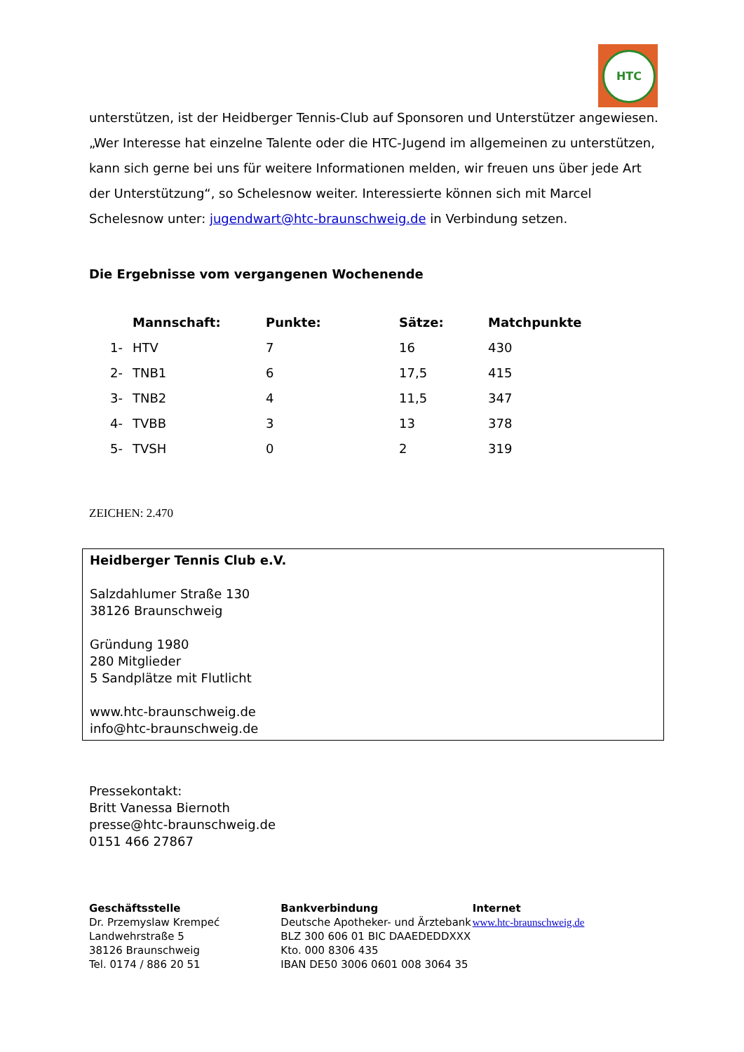HTC
unterstützen, ist der Heidberger Tennis-Club auf Sponsoren und Unterstützer angewiesen. „Wer Interesse hat einzelne Talente oder die HTC-Jugend im allgemeinen zu unterstützen, kann sich gerne bei uns für weitere Informationen melden, wir freuen uns über jede Art der Unterstützung“, so Schelesnow weiter. Interessierte können sich mit Marcel Schelesnow unter: jugendwart@htc-braunschweig.de in Verbindung setzen.
Die Ergebnisse vom vergangenen Wochenende
| | Mannschaft: | Punkte: | Sätze: | Matchpunkte |
| --- | --- | --- | --- | --- |
| 1- | HTV | 7 | 16 | 430 |
| 2- | TNB1 | 6 | 17,5 | 415 |
| 3- | TNB2 | 4 | 11,5 | 347 |
| 4- | TVBB | 3 | 13 | 378 |
| 5- | TVSH | 0 | 2 | 319 |
ZEICHEN: 2.470
Heidberger Tennis Club e.V.
Salzdahlumer Straße 130
38126 Braunschweig
Gründung 1980
280 Mitglieder
5 Sandplätze mit Flutlicht
www.htc-braunschweig.de
info@htc-braunschweig.de
Pressekontakt:
Britt Vanessa Biernoth
presse@htc-braunschweig.de
0151 466 27867
Geschäftsstelle
Dr. Przemyslaw Krempeć
Landwehrstraße 5
38126 Braunschweig
Tel. 0174 / 886 20 51
Bankverbindung
Deutsche Apotheker- und Ärztebank
BLZ 300 606 01 BIC DAAEDEDDXXX
Kto. 000 8306 435
IBAN DE50 3006 0601 008 3064 35
Internet
www.htc-braunschweig.de